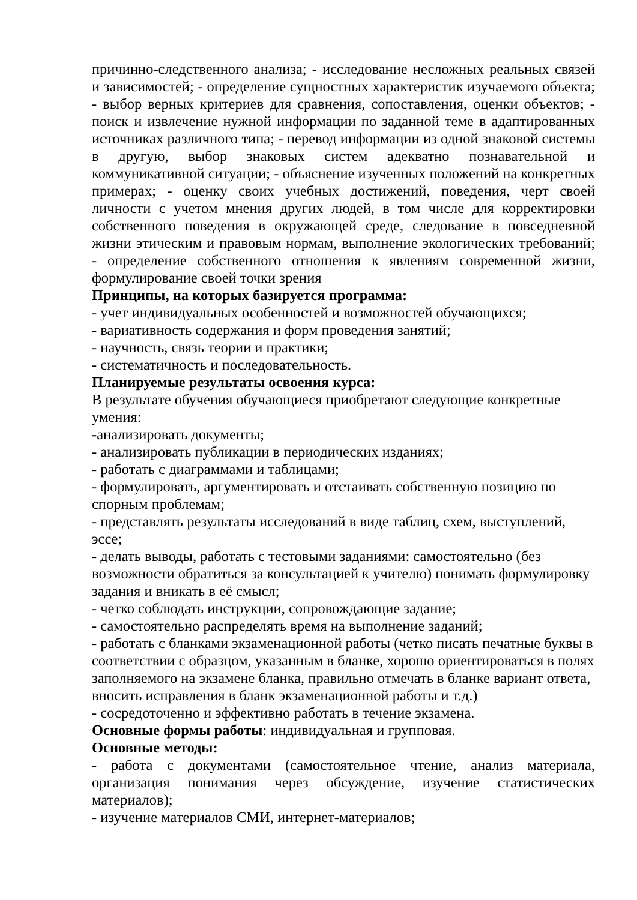причинно-следственного анализа; - исследование несложных реальных связей и зависимостей; - определение сущностных характеристик изучаемого объекта; - выбор верных критериев для сравнения, сопоставления, оценки объектов; - поиск и извлечение нужной информации по заданной теме в адаптированных источниках различного типа; - перевод информации из одной знаковой системы в другую, выбор знаковых систем адекватно познавательной и коммуникативной ситуации; - объяснение изученных положений на конкретных примерах; - оценку своих учебных достижений, поведения, черт своей личности с учетом мнения других людей, в том числе для корректировки собственного поведения в окружающей среде, следование в повседневной жизни этическим и правовым нормам, выполнение экологических требований; - определение собственного отношения к явлениям современной жизни, формулирование своей точки зрения
Принципы, на которых базируется программа:
- учет индивидуальных особенностей и возможностей обучающихся;
- вариативность содержания и форм проведения занятий;
- научность, связь теории и практики;
- систематичность и последовательность.
Планируемые результаты освоения курса:
В результате обучения обучающиеся приобретают следующие конкретные умения:
-анализировать документы;
- анализировать публикации в периодических изданиях;
- работать с диаграммами и таблицами;
- формулировать, аргументировать и отстаивать собственную позицию по спорным проблемам;
- представлять результаты исследований в виде таблиц, схем, выступлений, эссе;
- делать выводы, работать с тестовыми заданиями: самостоятельно (без возможности обратиться за консультацией к учителю) понимать формулировку задания и вникать в её смысл;
- четко соблюдать инструкции, сопровождающие задание;
- самостоятельно распределять время на выполнение заданий;
- работать с бланками экзаменационной работы (четко писать печатные буквы в соответствии с образцом, указанным в бланке, хорошо ориентироваться в полях заполняемого на экзамене бланка, правильно отмечать в бланке вариант ответа, вносить исправления в бланк экзаменационной работы и т.д.)
- сосредоточенно и эффективно работать в течение экзамена.
Основные формы работы: индивидуальная и групповая.
Основные методы:
- работа с документами (самостоятельное чтение, анализ материала, организация понимания через обсуждение, изучение статистических материалов);
- изучение материалов СМИ, интернет-материалов;